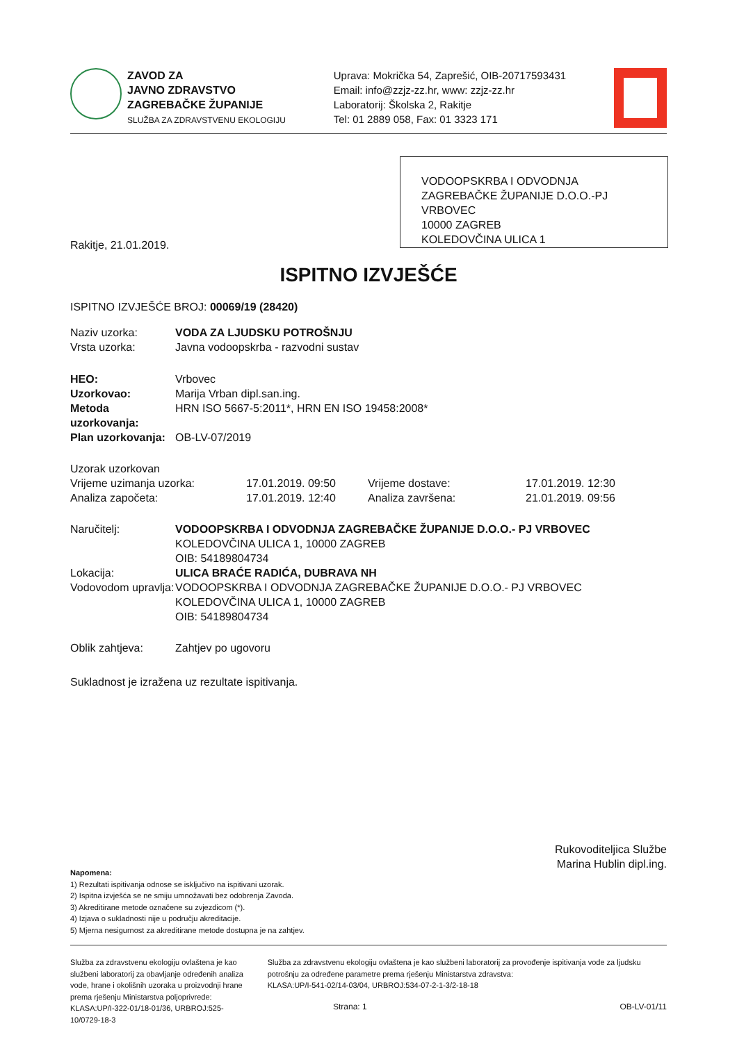ZAVOD ZA
JAVNO ZDRAVSTVO
ZAGREBAČKE ŽUPANIJE
SLUŽBA ZA ZDRAVSTVENU EKOLOGIJU
Uprava: Mokrička 54, Zaprešić, OIB-20717593431
Email: info@zzjz-zz.hr, www: zzjz-zz.hr
Laboratorij: Školska 2, Rakitje
Tel: 01 2889 058, Fax: 01 3323 171
VODOOPSKRBA I ODVODNJA ZAGREBAČKE ŽUPANIJE D.O.O.-PJ VRBOVEC
10000 ZAGREB
KOLEDOVČINA ULICA 1
Rakitje, 21.01.2019.
ISPITNO IZVJEŠĆE
ISPITNO IZVJEŠĆE BROJ: 00069/19 (28420)
| Naziv uzorka: | VODA ZA LJUDSKU POTROŠNJU |
| Vrsta uzorka: | Javna vodoopskrba - razvodni sustav |
| HEO: | Vrbovec |
| Uzorkovao: | Marija Vrban dipl.san.ing. |
| Metoda uzorkovanja: | HRN ISO 5667-5:2011*, HRN EN ISO 19458:2008* |
| Plan uzorkovanja: | OB-LV-07/2019 |
| Uzorak uzorkovan | | | |
| Vrijeme uzimanja uzorka: | 17.01.2019. 09:50 | Vrijeme dostave: | 17.01.2019. 12:30 |
| Analiza započeta: | 17.01.2019. 12:40 | Analiza završena: | 21.01.2019. 09:56 |
| Naručitelj: | VODOOPSKRBA I ODVODNJA ZAGREBAČKE ŽUPANIJE D.O.O.- PJ VRBOVEC KOLEDOVČINA ULICA 1, 10000 ZAGREB OIB: 54189804734 |
| Lokacija: | ULICA BRAĆE RADIĆA, DUBRAVA NH |
| Vodovodom upravlja: | VODOOPSKRBA I ODVODNJA ZAGREBAČKE ŽUPANIJE D.O.O.- PJ VRBOVEC KOLEDOVČINA ULICA 1, 10000 ZAGREB OIB: 54189804734 |
| Oblik zahtjeva: | Zahtjev po ugovoru |
Sukladnost je izražena uz rezultate ispitivanja.
Rukovoditeljica Službe
Marina Hublin dipl.ing.
Napomena:
1) Rezultati ispitivanja odnose se isključivo na ispitivani uzorak.
2) Ispitna izvješća se ne smiju umnožavati bez odobrenja Zavoda.
3) Akreditirane metode označene su zvjezdicom (*).
4) Izjava o sukladnosti nije u području akreditacije.
5) Mjerna nesigurnost za akreditirane metode dostupna je na zahtjev.
Služba za zdravstvenu ekologiju ovlaštena je kao službeni laboratorij za obavljanje određenih analiza vode, hrane i okolišnih uzoraka u proizvodnji hrane prema rješenju Ministarstva poljoprivrede:
KLASA:UP/I-322-01/18-01/36, URBROJ:525-10/0729-18-3
Služba za zdravstvenu ekologiju ovlaštena je kao službeni laboratorij za provođenje ispitivanja vode za ljudsku potrošnju za određene parametre prema rješenju Ministarstva zdravstva:
KLASA:UP/I-541-02/14-03/04, URBROJ:534-07-2-1-3/2-18-18
Strana: 1 OB-LV-01/11